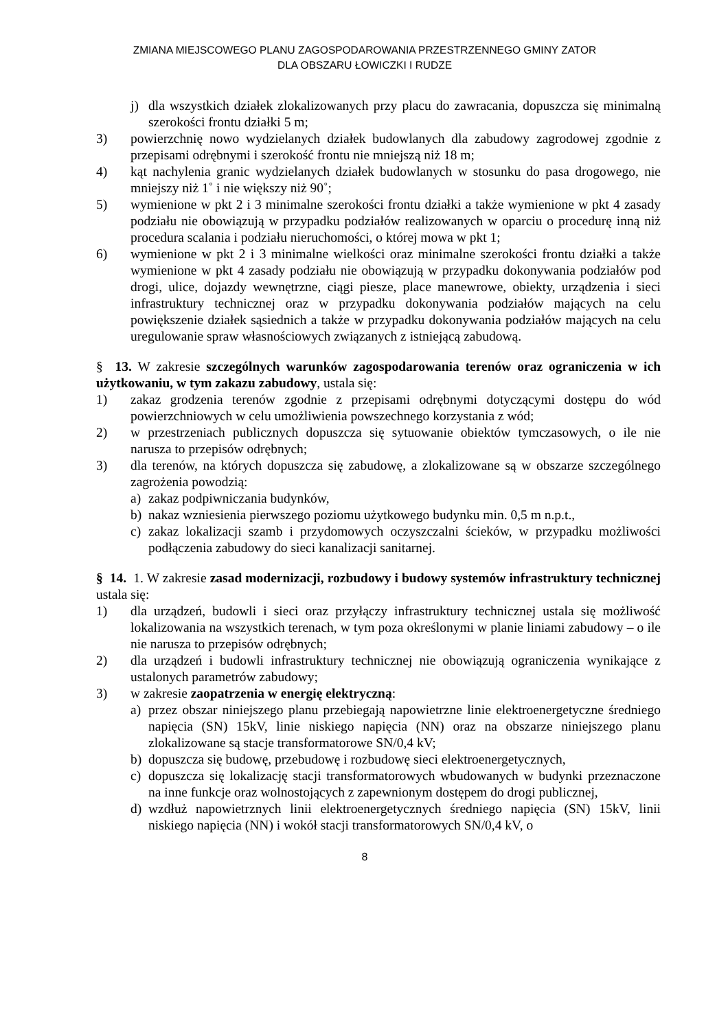ZMIANA MIEJSCOWEGO PLANU ZAGOSPODAROWANIA PRZESTRZENNEGO GMINY ZATOR
DLA OBSZARU ŁOWICZKI I RUDZE
j) dla wszystkich działek zlokalizowanych przy placu do zawracania, dopuszcza się minimalną szerokości frontu działki 5 m;
3) powierzchnię nowo wydzielanych działek budowlanych dla zabudowy zagrodowej zgodnie z przepisami odrębnymi i szerokość frontu nie mniejszą niż 18 m;
4) kąt nachylenia granic wydzielanych działek budowlanych w stosunku do pasa drogowego, nie mniejszy niż 1˚ i nie większy niż 90˚;
5) wymienione w pkt 2 i 3 minimalne szerokości frontu działki a także wymienione w pkt 4 zasady podziału nie obowiązują w przypadku podziałów realizowanych w oparciu o procedurę inną niż procedura scalania i podziału nieruchomości, o której mowa w pkt 1;
6) wymienione w pkt 2 i 3 minimalne wielkości oraz minimalne szerokości frontu działki a także wymienione w pkt 4 zasady podziału nie obowiązują w przypadku dokonywania podziałów pod drogi, ulice, dojazdy wewnętrzne, ciągi piesze, place manewrowe, obiekty, urządzenia i sieci infrastruktury technicznej oraz w przypadku dokonywania podziałów mających na celu powiększenie działek sąsiednich a także w przypadku dokonywania podziałów mających na celu uregulowanie spraw własnościowych związanych z istniejącą zabudową.
§ 13. W zakresie szczególnych warunków zagospodarowania terenów oraz ograniczenia w ich użytkowaniu, w tym zakazu zabudowy, ustala się:
1) zakaz grodzenia terenów zgodnie z przepisami odrębnymi dotyczącymi dostępu do wód powierzchniowych w celu umożliwienia powszechnego korzystania z wód;
2) w przestrzeniach publicznych dopuszcza się sytuowanie obiektów tymczasowych, o ile nie narusza to przepisów odrębnych;
3) dla terenów, na których dopuszcza się zabudowę, a zlokalizowane są w obszarze szczególnego zagrożenia powodzią:
a) zakaz podpiwniczania budynków,
b) nakaz wzniesienia pierwszego poziomu użytkowego budynku min. 0,5 m n.p.t.,
c) zakaz lokalizacji szamb i przydomowych oczyszczalni ścieków, w przypadku możliwości podłączenia zabudowy do sieci kanalizacji sanitarnej.
§ 14. 1. W zakresie zasad modernizacji, rozbudowy i budowy systemów infrastruktury technicznej ustala się:
1) dla urządzeń, budowli i sieci oraz przyłączy infrastruktury technicznej ustala się możliwość lokalizowania na wszystkich terenach, w tym poza określonymi w planie liniami zabudowy – o ile nie narusza to przepisów odrębnych;
2) dla urządzeń i budowli infrastruktury technicznej nie obowiązują ograniczenia wynikające z ustalonych parametrów zabudowy;
3) w zakresie zaopatrzenia w energię elektryczną:
a) przez obszar niniejszego planu przebiegają napowietrzne linie elektroenergetyczne średniego napięcia (SN) 15kV, linie niskiego napięcia (NN) oraz na obszarze niniejszego planu zlokalizowane są stacje transformatorowe SN/0,4 kV;
b) dopuszcza się budowę, przebudowę i rozbudowę sieci elektroenergetycznych,
c) dopuszcza się lokalizację stacji transformatorowych wbudowanych w budynki przeznaczone na inne funkcje oraz wolnostojących z zapewnionym dostępem do drogi publicznej,
d) wzdłuż napowietrznych linii elektroenergetycznych średniego napięcia (SN) 15kV, linii niskiego napięcia (NN) i wokół stacji transformatorowych SN/0,4 kV, o
8